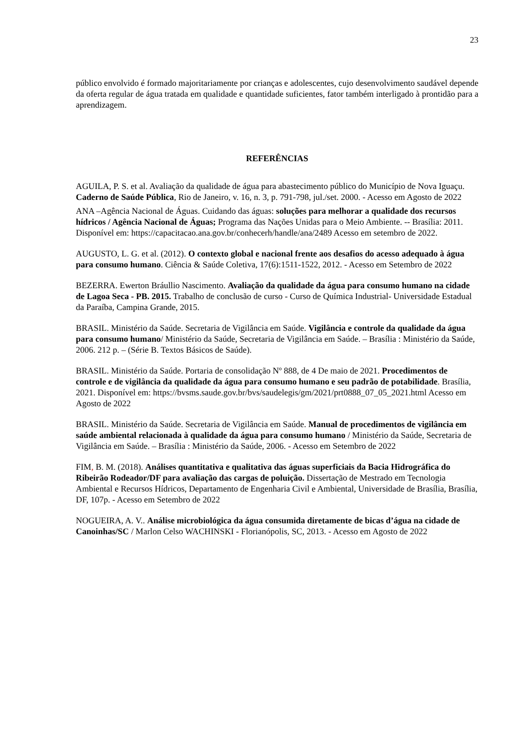23
público envolvido é formado majoritariamente por crianças e adolescentes, cujo desenvolvimento saudável depende da oferta regular de água tratada em qualidade e quantidade suficientes, fator também interligado à prontidão para a aprendizagem.
REFERÊNCIAS
AGUILA, P. S. et al. Avaliação da qualidade de água para abastecimento público do Município de Nova Iguaçu. Caderno de Saúde Pública, Rio de Janeiro, v. 16, n. 3, p. 791-798, jul./set. 2000. - Acesso em Agosto de 2022
ANA –Agência Nacional de Águas. Cuidando das águas: soluções para melhorar a qualidade dos recursos hídricos / Agência Nacional de Águas; Programa das Nações Unidas para o Meio Ambiente. -- Brasília: 2011. Disponível em: https://capacitacao.ana.gov.br/conhecerh/handle/ana/2489 Acesso em setembro de 2022.
AUGUSTO, L. G. et al. (2012). O contexto global e nacional frente aos desafios do acesso adequado à água para consumo humano. Ciência & Saúde Coletiva, 17(6):1511-1522, 2012. - Acesso em Setembro de 2022
BEZERRA. Ewerton Bráullio Nascimento. Avaliação da qualidade da água para consumo humano na cidade de Lagoa Seca - PB. 2015. Trabalho de conclusão de curso - Curso de Química Industrial- Universidade Estadual da Paraíba, Campina Grande, 2015.
BRASIL. Ministério da Saúde. Secretaria de Vigilância em Saúde. Vigilância e controle da qualidade da água para consumo humano/ Ministério da Saúde, Secretaria de Vigilância em Saúde. – Brasília : Ministério da Saúde, 2006. 212 p. – (Série B. Textos Básicos de Saúde).
BRASIL. Ministério da Saúde. Portaria de consolidação Nº 888, de 4 De maio de 2021. Procedimentos de controle e de vigilância da qualidade da água para consumo humano e seu padrão de potabilidade. Brasília, 2021. Disponível em: https://bvsms.saude.gov.br/bvs/saudelegis/gm/2021/prt0888_07_05_2021.html Acesso em Agosto de 2022
BRASIL. Ministério da Saúde. Secretaria de Vigilância em Saúde. Manual de procedimentos de vigilância em saúde ambiental relacionada à qualidade da água para consumo humano / Ministério da Saúde, Secretaria de Vigilância em Saúde. – Brasília : Ministério da Saúde, 2006. - Acesso em Setembro de 2022
FIM, B. M. (2018). Análises quantitativa e qualitativa das águas superficiais da Bacia Hidrográfica do Ribeirão Rodeador/DF para avaliação das cargas de poluição. Dissertação de Mestrado em Tecnologia Ambiental e Recursos Hídricos, Departamento de Engenharia Civil e Ambiental, Universidade de Brasília, Brasília, DF, 107p. - Acesso em Setembro de 2022
NOGUEIRA, A. V.. Análise microbiológica da água consumida diretamente de bicas d’água na cidade de Canoinhas/SC / Marlon Celso WACHINSKI - Florianópolis, SC, 2013. - Acesso em Agosto de 2022